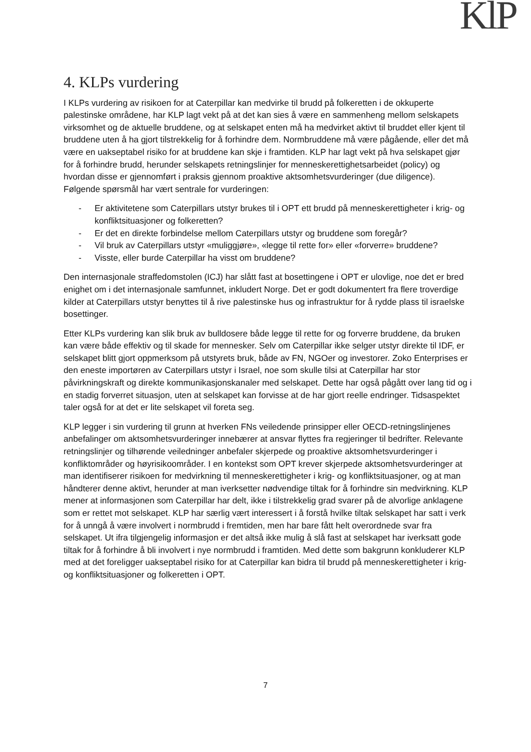KlP
4. KLPs vurdering
I KLPs vurdering av risikoen for at Caterpillar kan medvirke til brudd på folkeretten i de okkuperte palestinske områdene, har KLP lagt vekt på at det kan sies å være en sammenheng mellom selskapets virksomhet og de aktuelle bruddene, og at selskapet enten må ha medvirket aktivt til bruddet eller kjent til bruddene uten å ha gjort tilstrekkelig for å forhindre dem. Normbruddene må være pågående, eller det må være en uakseptabel risiko for at bruddene kan skje i framtiden. KLP har lagt vekt på hva selskapet gjør for å forhindre brudd, herunder selskapets retningslinjer for menneskerettighetsarbeidet (policy) og hvordan disse er gjennomført i praksis gjennom proaktive aktsomhetsvurderinger (due diligence). Følgende spørsmål har vært sentrale for vurderingen:
- Er aktivitetene som Caterpillars utstyr brukes til i OPT ett brudd på menneskerettigheter i krig- og konfliktsituasjoner og folkeretten?
- Er det en direkte forbindelse mellom Caterpillars utstyr og bruddene som foregår?
- Vil bruk av Caterpillars utstyr «muliggjøre», «legge til rette for» eller «forverre» bruddene?
- Visste, eller burde Caterpillar ha visst om bruddene?
Den internasjonale straffedomstolen (ICJ) har slått fast at bosettingene i OPT er ulovlige, noe det er bred enighet om i det internasjonale samfunnet, inkludert Norge. Det er godt dokumentert fra flere troverdige kilder at Caterpillars utstyr benyttes til å rive palestinske hus og infrastruktur for å rydde plass til israelske bosettinger.
Etter KLPs vurdering kan slik bruk av bulldosere både legge til rette for og forverre bruddene, da bruken kan være både effektiv og til skade for mennesker. Selv om Caterpillar ikke selger utstyr direkte til IDF, er selskapet blitt gjort oppmerksom på utstyrets bruk, både av FN, NGOer og investorer. Zoko Enterprises er den eneste importøren av Caterpillars utstyr i Israel, noe som skulle tilsi at Caterpillar har stor påvirkningskraft og direkte kommunikasjonskanaler med selskapet. Dette har også pågått over lang tid og i en stadig forverret situasjon, uten at selskapet kan forvisse at de har gjort reelle endringer. Tidsaspektet taler også for at det er lite selskapet vil foreta seg.
KLP legger i sin vurdering til grunn at hverken FNs veiledende prinsipper eller OECD-retningslinjenes anbefalinger om aktsomhetsvurderinger innebærer at ansvar flyttes fra regjeringer til bedrifter. Relevante retningslinjer og tilhørende veiledninger anbefaler skjerpede og proaktive aktsomhetsvurderinger i konfliktområder og høyrisikoområder. I en kontekst som OPT krever skjerpede aktsomhetsvurderinger at man identifiserer risikoen for medvirkning til menneskerettigheter i krig- og konfliktsituasjoner, og at man håndterer denne aktivt, herunder at man iverksetter nødvendige tiltak for å forhindre sin medvirkning. KLP mener at informasjonen som Caterpillar har delt, ikke i tilstrekkelig grad svarer på de alvorlige anklagene som er rettet mot selskapet. KLP har særlig vært interessert i å forstå hvilke tiltak selskapet har satt i verk for å unngå å være involvert i normbrudd i fremtiden, men har bare fått helt overordnede svar fra selskapet. Ut ifra tilgjengelig informasjon er det altså ikke mulig å slå fast at selskapet har iverksatt gode tiltak for å forhindre å bli involvert i nye normbrudd i framtiden. Med dette som bakgrunn konkluderer KLP med at det foreligger uakseptabel risiko for at Caterpillar kan bidra til brudd på menneskerettigheter i krig- og konfliktsituasjoner og folkeretten i OPT.
7